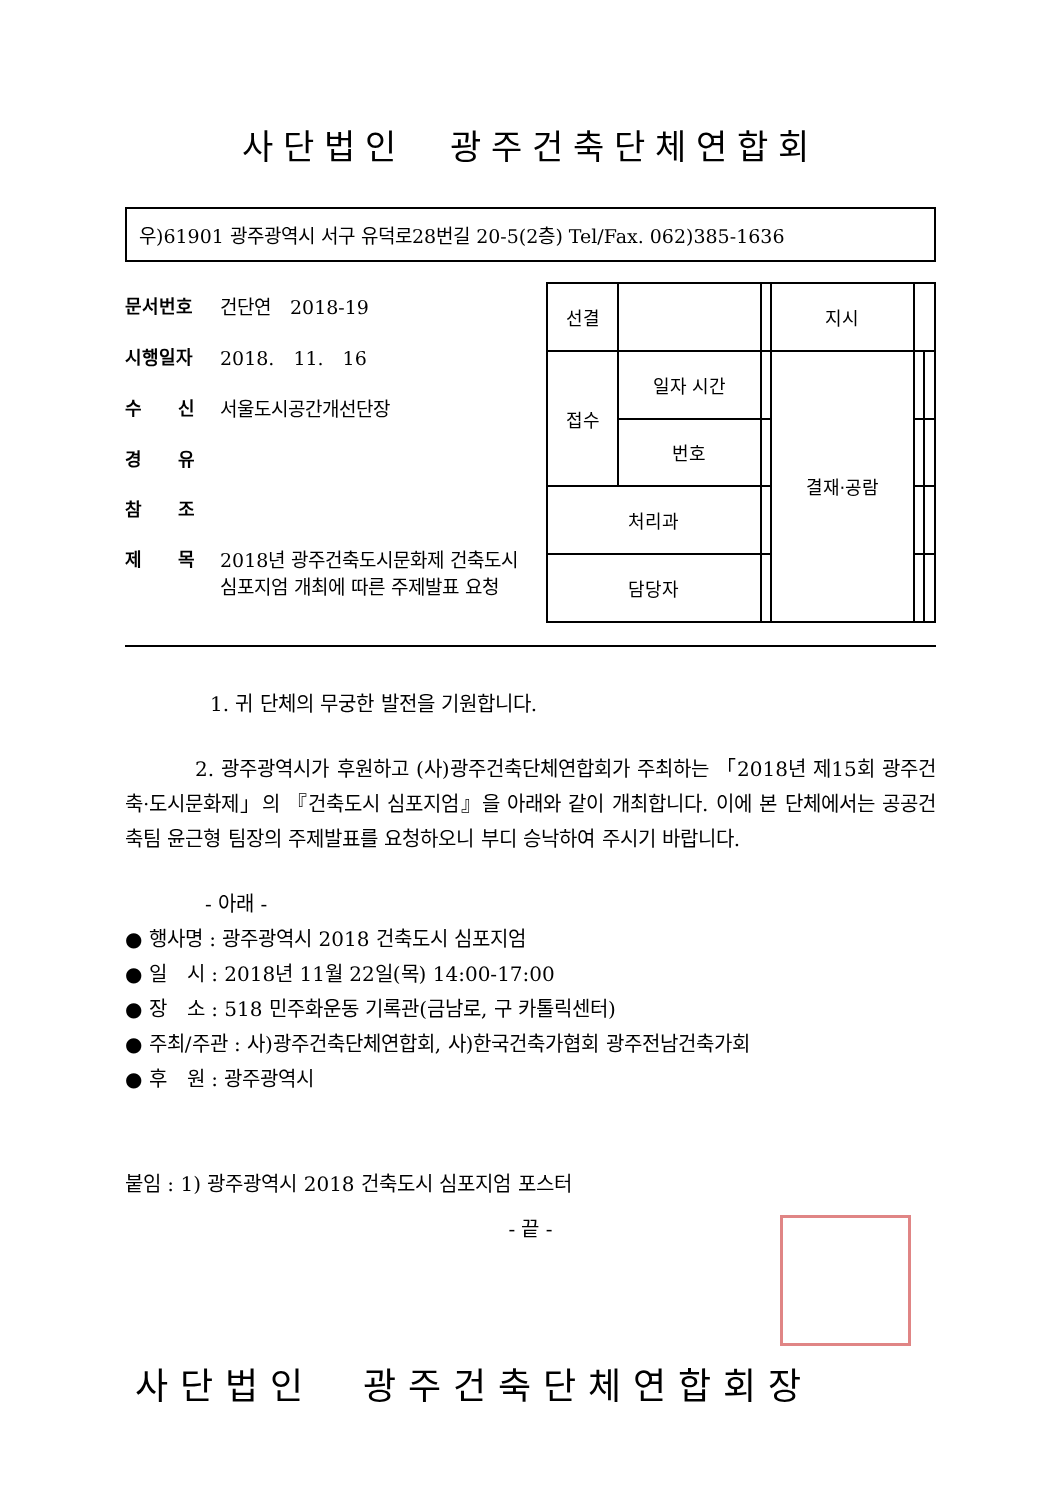사단법인　광주건축단체연합회
우)61901 광주광역시 서구 유덕로28번길 20-5(2층) Tel/Fax. 062)385-1636
문서번호 건단연　2018-19
시행일자 2018.　11.　16
수　　신 서울도시공간개선단장
경　　유
참　　조
제　　목 2018년 광주건축도시문화제 건축도시 심포지엄 개최에 따른 주제발표 요청
| 선결 | | | | 지시 | | |
| 접수 | 일자 시간 | | | 결재·공람 | | |
| | 번호 | | | | | |
| 처리과 | | | | | | |
| 담당자 | | | | | | |
1. 귀 단체의 무궁한 발전을 기원합니다.
　　　 2. 광주광역시가 후원하고 (사)광주건축단체연합회가 주최하는 「2018년 제15회 광주건축·도시문화제」의 『건축도시 심포지엄』을 아래와 같이 개최합니다. 이에 본 단체에서는 공공건축팀 윤근형 팀장의 주제발표를 요청하오니 부디 승낙하여 주시기 바랍니다.
- 아래 -
● 행사명 : 광주광역시 2018 건축도시 심포지엄
● 일　시 : 2018년 11월 22일(목) 14:00-17:00
● 장　소 : 518 민주화운동 기록관(금남로, 구 카톨릭센터)
● 주최/주관 : 사)광주건축단체연합회, 사)한국건축가협회 광주전남건축가회
● 후　원 : 광주광역시
붙임 : 1) 광주광역시 2018 건축도시 심포지엄 포스터
- 끝 -
사단법인　광주건축단체연합회장